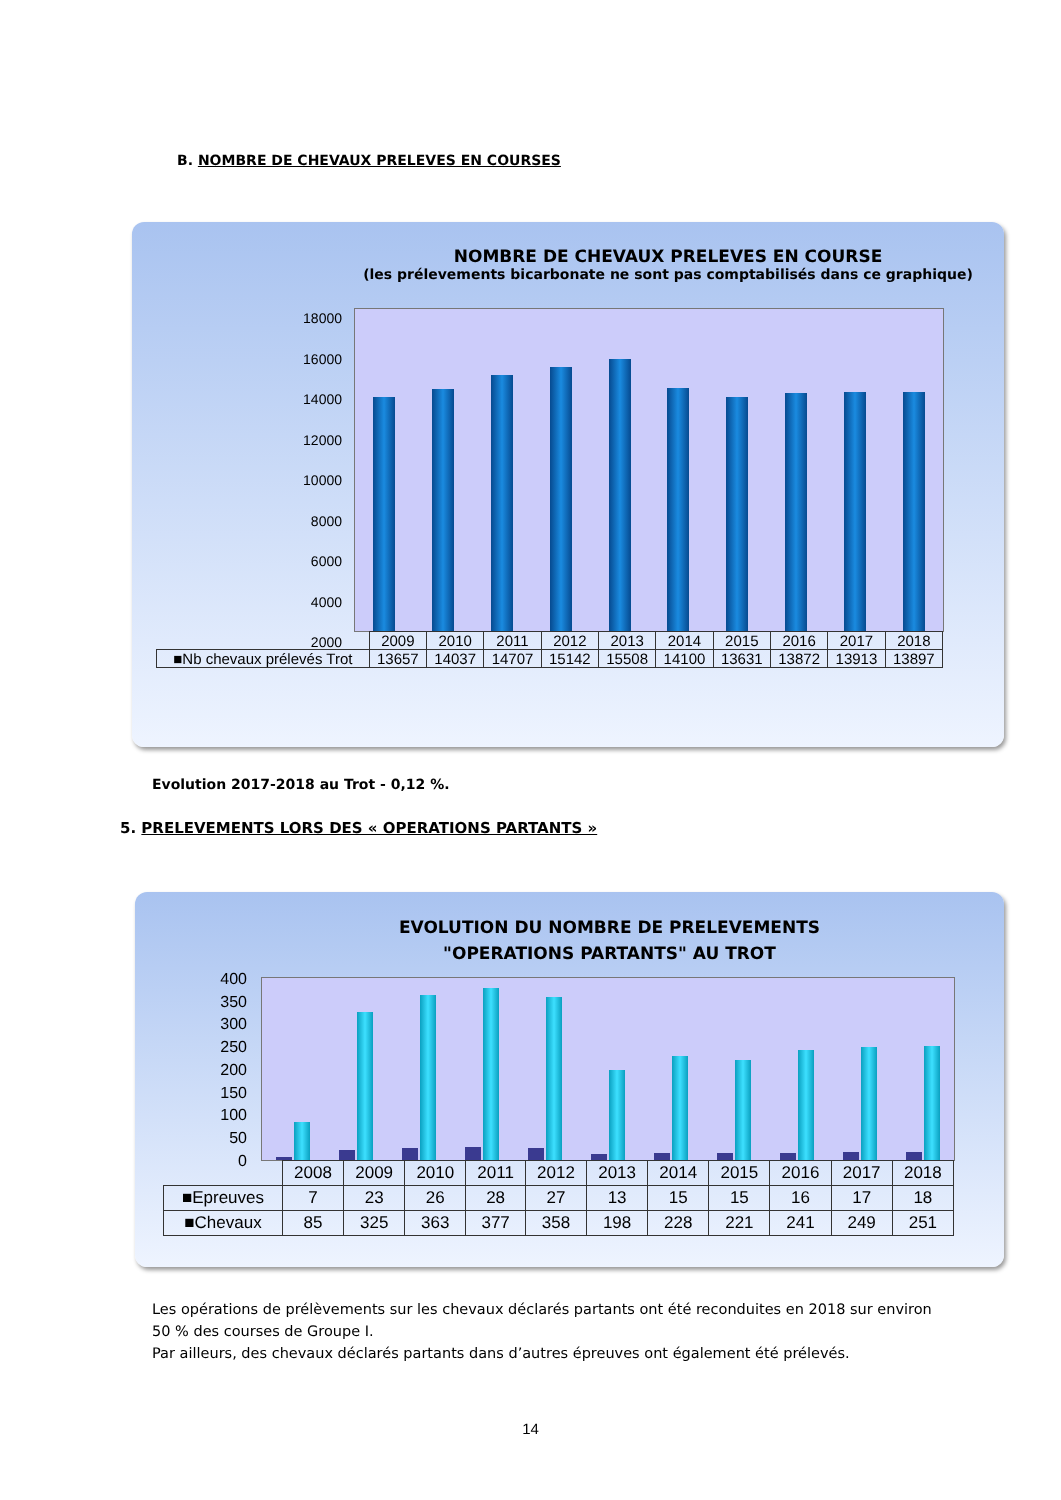B. NOMBRE DE CHEVAUX PRELEVES EN COURSES
NOMBRE DE CHEVAUX PRELEVES EN COURSE
(les prélevements bicarbonate ne sont pas comptabilisés dans ce graphique)
18000
16000
14000
12000
10000
8000
6000
4000
2000
| | 2009 | 2010 | 2011 | 2012 | 2013 | 2014 | 2015 | 2016 | 2017 | 2018 |
| ■Nb chevaux prélevés Trot | 13657 | 14037 | 14707 | 15142 | 15508 | 14100 | 13631 | 13872 | 13913 | 13897 |
Evolution 2017-2018 au Trot - 0,12 %.
5. PRELEVEMENTS LORS DES « OPERATIONS PARTANTS »
EVOLUTION DU NOMBRE DE PRELEVEMENTS
"OPERATIONS PARTANTS" AU TROT
400
350
300
250
200
150
100
50
0
| | 2008 | 2009 | 2010 | 2011 | 2012 | 2013 | 2014 | 2015 | 2016 | 2017 | 2018 |
| ■Epreuves | 7 | 23 | 26 | 28 | 27 | 13 | 15 | 15 | 16 | 17 | 18 |
| ■Chevaux | 85 | 325 | 363 | 377 | 358 | 198 | 228 | 221 | 241 | 249 | 251 |
Les opérations de prélèvements sur les chevaux déclarés partants ont été reconduites en 2018 sur environ 50 % des courses de Groupe I.
Par ailleurs, des chevaux déclarés partants dans d’autres épreuves ont également été prélevés.
14